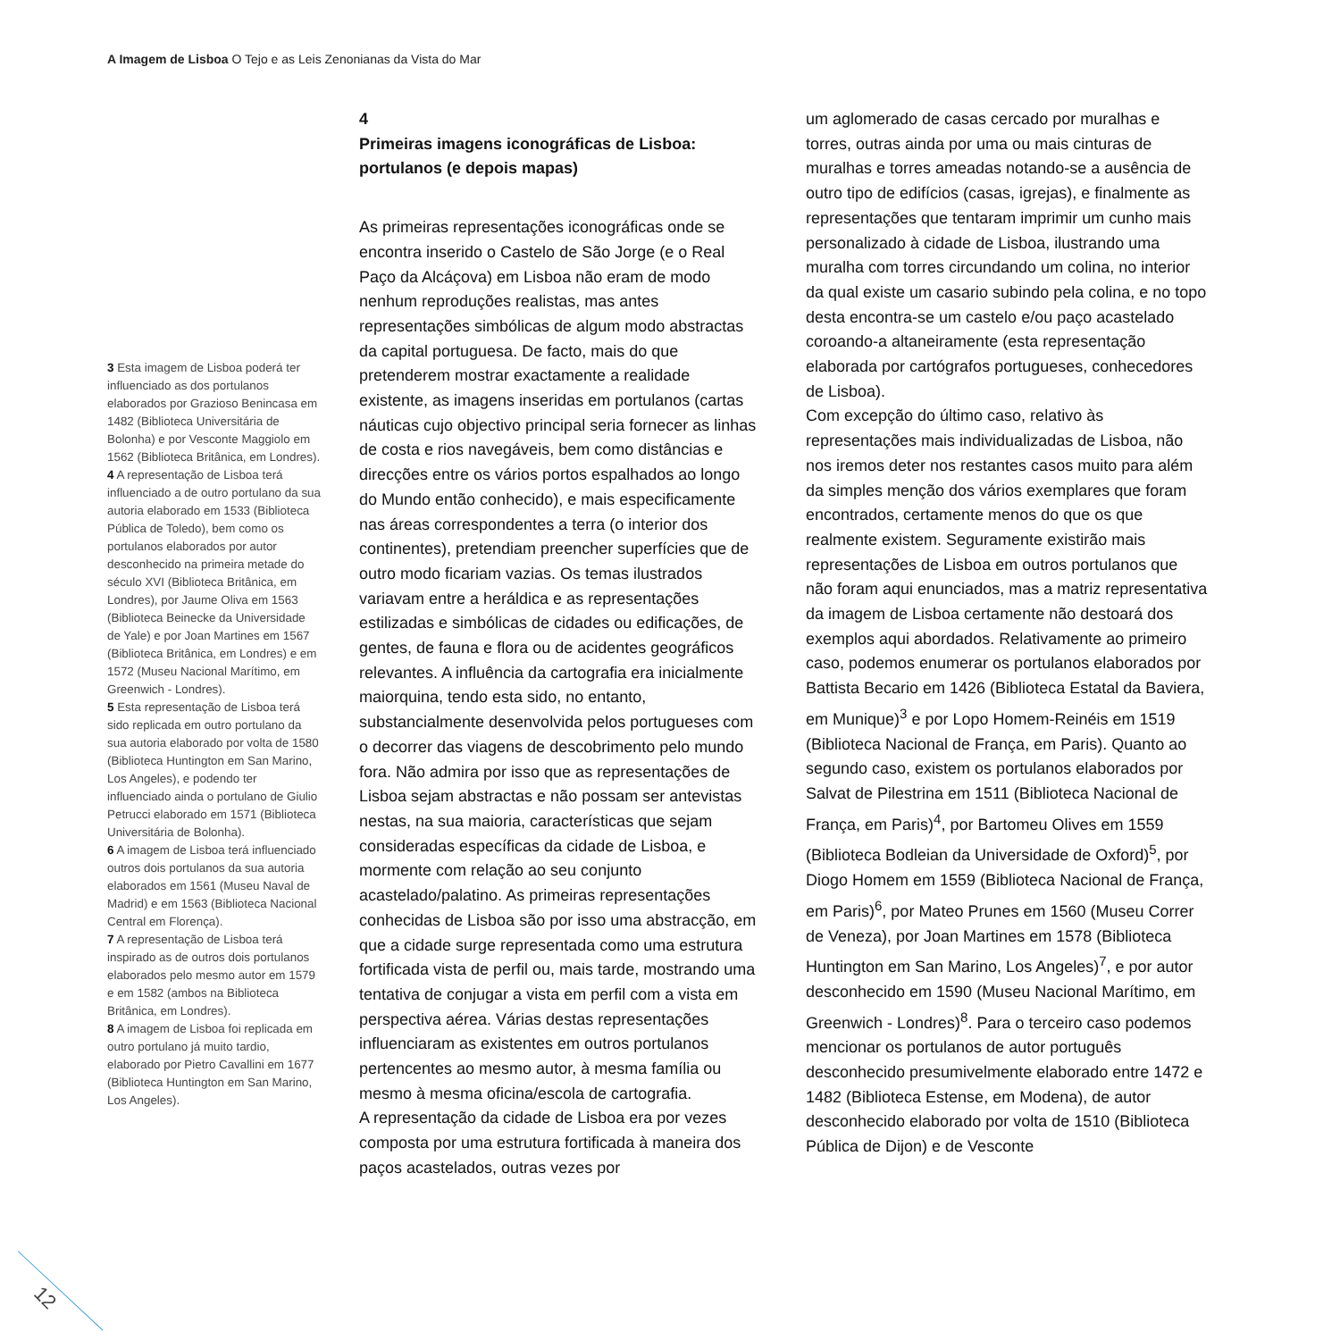A Imagem de Lisboa O Tejo e as Leis Zenonianas da Vista do Mar
3 Esta imagem de Lisboa poderá ter influenciado as dos portulanos elaborados por Grazioso Benincasa em 1482 (Biblioteca Universitária de Bolonha) e por Vesconte Maggiolo em 1562 (Biblioteca Britânica, em Londres).
4 A representação de Lisboa terá influenciado a de outro portulano da sua autoria elaborado em 1533 (Biblioteca Pública de Toledo), bem como os portulanos elaborados por autor desconhecido na primeira metade do século XVI (Biblioteca Britânica, em Londres), por Jaume Oliva em 1563 (Biblioteca Beinecke da Universidade de Yale) e por Joan Martines em 1567 (Biblioteca Britânica, em Londres) e em 1572 (Museu Nacional Marítimo, em Greenwich - Londres).
5 Esta representação de Lisboa terá sido replicada em outro portulano da sua autoria elaborado por volta de 1580 (Biblioteca Huntington em San Marino, Los Angeles), e podendo ter influenciado ainda o portulano de Giulio Petrucci elaborado em 1571 (Biblioteca Universitária de Bolonha).
6 A imagem de Lisboa terá influenciado outros dois portulanos da sua autoria elaborados em 1561 (Museu Naval de Madrid) e em 1563 (Biblioteca Nacional Central em Florença).
7 A representação de Lisboa terá inspirado as de outros dois portulanos elaborados pelo mesmo autor em 1579 e em 1582 (ambos na Biblioteca Britânica, em Londres).
8 A imagem de Lisboa foi replicada em outro portulano já muito tardio, elaborado por Pietro Cavallini em 1677 (Biblioteca Huntington em San Marino, Los Angeles).
4
Primeiras imagens iconográficas de Lisboa: portulanos (e depois mapas)
As primeiras representações iconográficas onde se encontra inserido o Castelo de São Jorge (e o Real Paço da Alcáçova) em Lisboa não eram de modo nenhum reproduções realistas, mas antes representações simbólicas de algum modo abstractas da capital portuguesa. De facto, mais do que pretenderem mostrar exactamente a realidade existente, as imagens inseridas em portulanos (cartas náuticas cujo objectivo principal seria fornecer as linhas de costa e rios navegáveis, bem como distâncias e direcções entre os vários portos espalhados ao longo do Mundo então conhecido), e mais especificamente nas áreas correspondentes a terra (o interior dos continentes), pretendiam preencher superfícies que de outro modo ficariam vazias. Os temas ilustrados variavam entre a heráldica e as representações estilizadas e simbólicas de cidades ou edificações, de gentes, de fauna e flora ou de acidentes geográficos relevantes. A influência da cartografia era inicialmente maiorquina, tendo esta sido, no entanto, substancialmente desenvolvida pelos portugueses com o decorrer das viagens de descobrimento pelo mundo fora. Não admira por isso que as representações de Lisboa sejam abstractas e não possam ser antevistas nestas, na sua maioria, características que sejam consideradas específicas da cidade de Lisboa, e mormente com relação ao seu conjunto acastelado/palatino. As primeiras representações conhecidas de Lisboa são por isso uma abstracção, em que a cidade surge representada como uma estrutura fortificada vista de perfil ou, mais tarde, mostrando uma tentativa de conjugar a vista em perfil com a vista em perspectiva aérea. Várias destas representações influenciaram as existentes em outros portulanos pertencentes ao mesmo autor, à mesma família ou mesmo à mesma oficina/escola de cartografia.
A representação da cidade de Lisboa era por vezes composta por uma estrutura fortificada à maneira dos paços acastelados, outras vezes por
um aglomerado de casas cercado por muralhas e torres, outras ainda por uma ou mais cinturas de muralhas e torres ameadas notando-se a ausência de outro tipo de edifícios (casas, igrejas), e finalmente as representações que tentaram imprimir um cunho mais personalizado à cidade de Lisboa, ilustrando uma muralha com torres circundando um colina, no interior da qual existe um casario subindo pela colina, e no topo desta encontra-se um castelo e/ou paço acastelado coroando-a altaneiramente (esta representação elaborada por cartógrafos portugueses, conhecedores de Lisboa).
Com excepção do último caso, relativo às representações mais individualizadas de Lisboa, não nos iremos deter nos restantes casos muito para além da simples menção dos vários exemplares que foram encontrados, certamente menos do que os que realmente existem. Seguramente existirão mais representações de Lisboa em outros portulanos que não foram aqui enunciados, mas a matriz representativa da imagem de Lisboa certamente não destoará dos exemplos aqui abordados. Relativamente ao primeiro caso, podemos enumerar os portulanos elaborados por Battista Becario em 1426 (Biblioteca Estatal da Baviera, em Munique)<sup>3</sup> e por Lopo Homem-Reinéis em 1519 (Biblioteca Nacional de França, em Paris). Quanto ao segundo caso, existem os portulanos elaborados por Salvat de Pilestrina em 1511 (Biblioteca Nacional de França, em Paris)<sup>4</sup>, por Bartomeu Olives em 1559 (Biblioteca Bodleian da Universidade de Oxford)<sup>5</sup>, por Diogo Homem em 1559 (Biblioteca Nacional de França, em Paris)<sup>6</sup>, por Mateo Prunes em 1560 (Museu Correr de Veneza), por Joan Martines em 1578 (Biblioteca Huntington em San Marino, Los Angeles)<sup>7</sup>, e por autor desconhecido em 1590 (Museu Nacional Marítimo, em Greenwich - Londres)<sup>8</sup>. Para o terceiro caso podemos mencionar os portulanos de autor português desconhecido presumivelmente elaborado entre 1472 e 1482 (Biblioteca Estense, em Modena), de autor desconhecido elaborado por volta de 1510 (Biblioteca Pública de Dijon) e de Vesconte
12